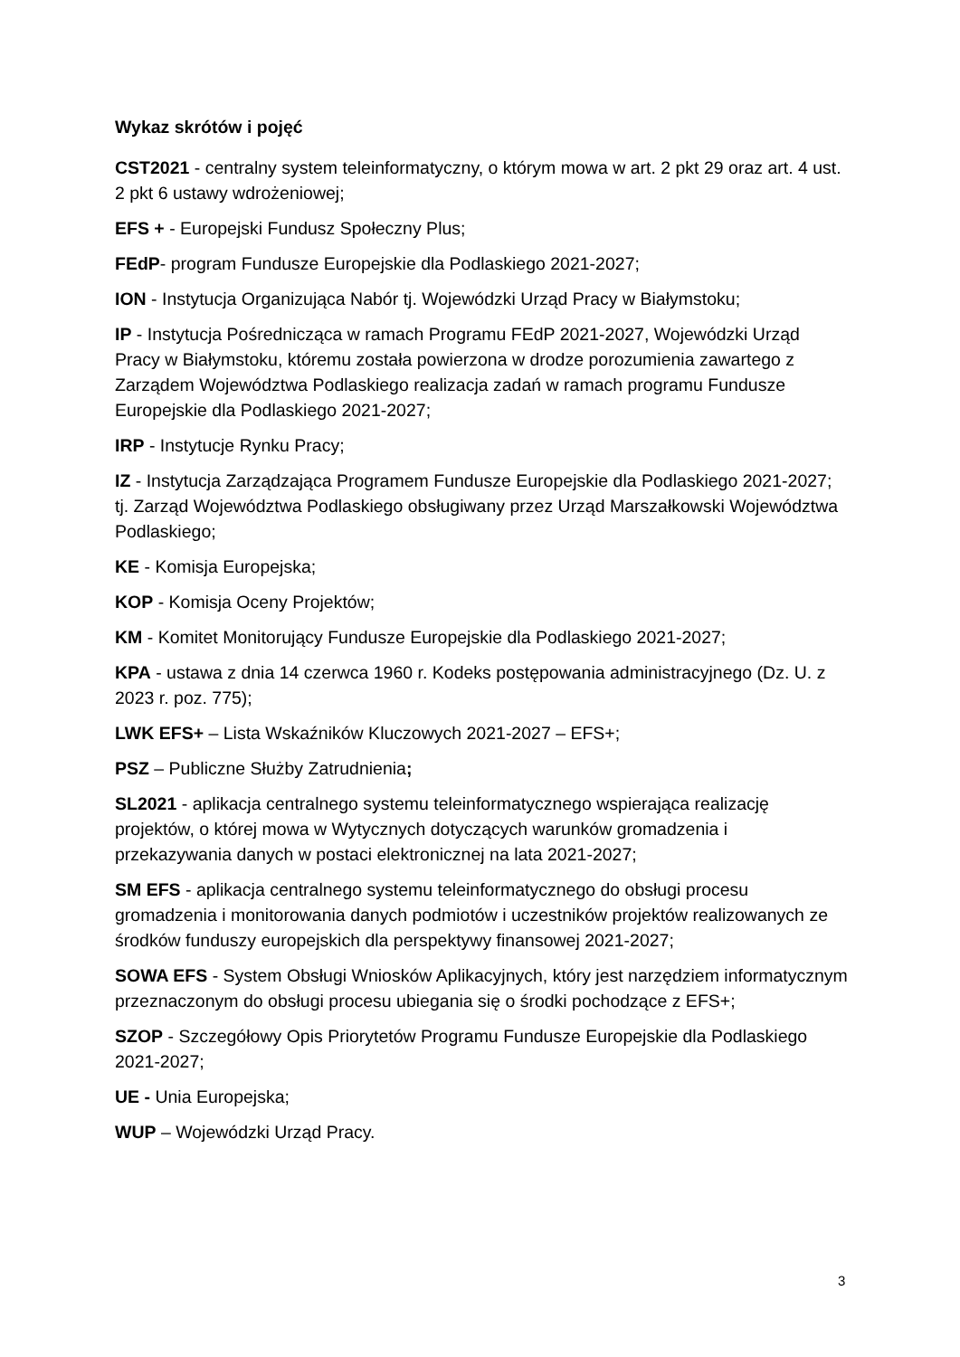Wykaz skrótów i pojęć
CST2021 - centralny system teleinformatyczny, o którym mowa w art. 2 pkt 29 oraz art. 4 ust. 2 pkt 6 ustawy wdrożeniowej;
EFS + - Europejski Fundusz Społeczny Plus;
FEdP- program Fundusze Europejskie dla Podlaskiego 2021-2027;
ION - Instytucja Organizująca Nabór tj. Wojewódzki Urząd Pracy w Białymstoku;
IP - Instytucja Pośrednicząca w ramach Programu FEdP 2021-2027, Wojewódzki Urząd Pracy w Białymstoku, któremu została powierzona w drodze porozumienia zawartego z Zarządem Województwa Podlaskiego realizacja zadań w ramach programu Fundusze Europejskie dla Podlaskiego 2021-2027;
IRP - Instytucje Rynku Pracy;
IZ - Instytucja Zarządzająca Programem Fundusze Europejskie dla Podlaskiego 2021-2027; tj. Zarząd Województwa Podlaskiego obsługiwany przez Urząd Marszałkowski Województwa Podlaskiego;
KE - Komisja Europejska;
KOP - Komisja Oceny Projektów;
KM - Komitet Monitorujący Fundusze Europejskie dla Podlaskiego 2021-2027;
KPA - ustawa z dnia 14 czerwca 1960 r. Kodeks postępowania administracyjnego (Dz. U. z 2023 r. poz. 775);
LWK EFS+ – Lista Wskaźników Kluczowych 2021-2027 – EFS+;
PSZ – Publiczne Służby Zatrudnienia;
SL2021 - aplikacja centralnego systemu teleinformatycznego wspierająca realizację projektów, o której mowa w Wytycznych dotyczących warunków gromadzenia i przekazywania danych w postaci elektronicznej na lata 2021-2027;
SM EFS - aplikacja centralnego systemu teleinformatycznego do obsługi procesu gromadzenia i monitorowania danych podmiotów i uczestników projektów realizowanych ze środków funduszy europejskich dla perspektywy finansowej 2021-2027;
SOWA EFS - System Obsługi Wniosków Aplikacyjnych, który jest narzędziem informatycznym przeznaczonym do obsługi procesu ubiegania się o środki pochodzące z EFS+;
SZOP - Szczegółowy Opis Priorytetów Programu Fundusze Europejskie dla Podlaskiego 2021-2027;
UE - Unia Europejska;
WUP – Wojewódzki Urząd Pracy.
3